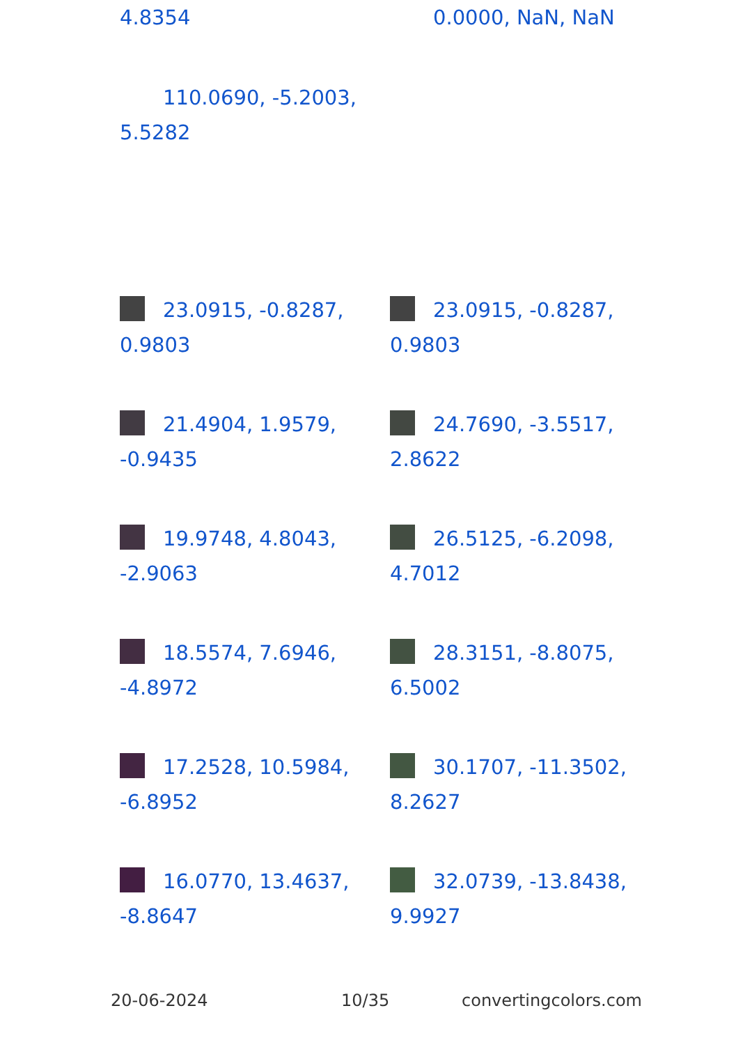4.8354 0.0000, NaN, NaN
110.0690, -5.2003,
5.5282
23.0915, -0.8287,
0.9803
23.0915, -0.8287,
0.9803
21.4904, 1.9579,
-0.9435
24.7690, -3.5517,
2.8622
19.9748, 4.8043,
-2.9063
26.5125, -6.2098,
4.7012
18.5574, 7.6946,
-4.8972
28.3151, -8.8075,
6.5002
17.2528, 10.5984,
-6.8952
30.1707, -11.3502,
8.2627
16.0770, 13.4637,
-8.8647
32.0739, -13.8438,
9.9927
20-06-2024 10/35 convertingcolors.com